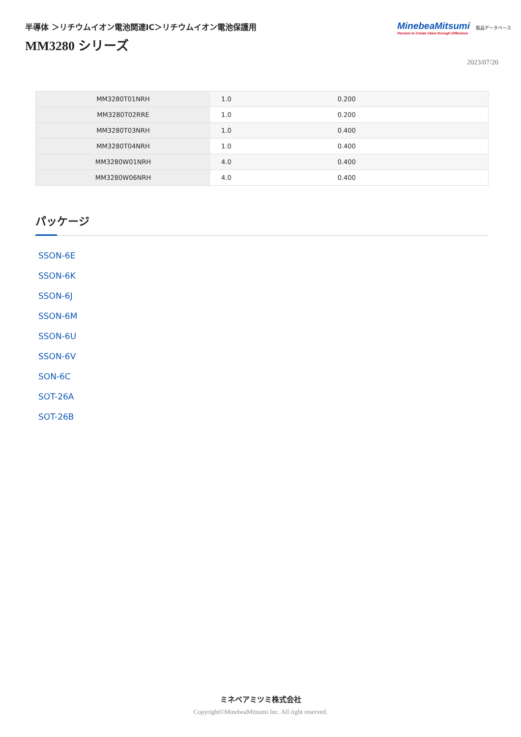半導体 ＞リチウムイオン電池関連IC＞リチウムイオン電池保護用
MM3280 シリーズ
MinebeaMitsumi
Passion to Create Value through Difference
製品データベース
2023/07/20
| MM3280T01NRH | 1.0 | 0.200 |
| MM3280T02RRE | 1.0 | 0.200 |
| MM3280T03NRH | 1.0 | 0.400 |
| MM3280T04NRH | 1.0 | 0.400 |
| MM3280W01NRH | 4.0 | 0.400 |
| MM3280W06NRH | 4.0 | 0.400 |
パッケージ
SSON-6E
SSON-6K
SSON-6J
SSON-6M
SSON-6U
SSON-6V
SON-6C
SOT-26A
SOT-26B
ミネベアミツミ株式会社
Copyright©MinebeaMitsumi Inc. All right reserved.